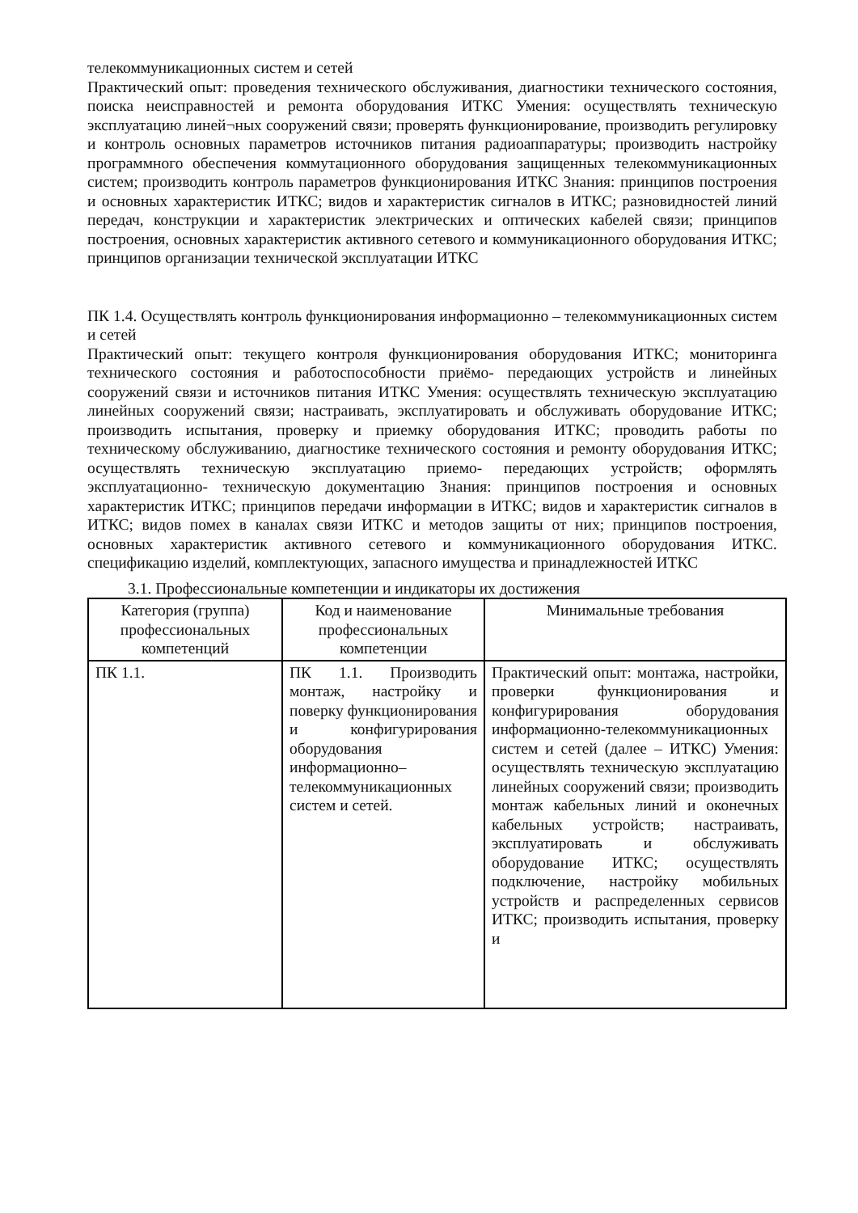телекоммуникационных систем и сетей
Практический опыт: проведения технического обслуживания, диагностики технического состояния, поиска неисправностей и ремонта оборудования ИТКС Умения: осуществлять техническую эксплуатацию линей¬ных сооружений связи; проверять функционирование, производить регулировку и контроль основных параметров источников питания радиоаппаратуры; производить настройку программного обеспечения коммутационного оборудования защищенных телекоммуникационных систем; производить контроль параметров функционирования ИТКС Знания: принципов построения и основных характеристик ИТКС; видов и характеристик сигналов в ИТКС; разновидностей линий передач, конструкции и характеристик электрических и оптических кабелей связи; принципов построения, основных характеристик активного сетевого и коммуникационного оборудования ИТКС; принципов организации технической эксплуатации ИТКС
ПК 1.4. Осуществлять контроль функционирования информационно – телекоммуникационных систем и сетей
Практический опыт: текущего контроля функционирования оборудования ИТКС; мониторинга технического состояния и работоспособности приёмо- передающих устройств и линейных сооружений связи и источников питания ИТКС Умения: осуществлять техническую эксплуатацию линейных сооружений связи; настраивать, эксплуатировать и обслуживать оборудование ИТКС; производить испытания, проверку и приемку оборудования ИТКС; проводить работы по техническому обслуживанию, диагностике технического состояния и ремонту оборудования ИТКС; осуществлять техническую эксплуатацию приемо- передающих устройств; оформлять эксплуатационно- техническую документацию Знания: принципов построения и основных характеристик ИТКС; принципов передачи информации в ИТКС; видов и характеристик сигналов в ИТКС; видов помех в каналах связи ИТКС и методов защиты от них; принципов построения, основных характеристик активного сетевого и коммуникационного оборудования ИТКС. спецификацию изделий, комплектующих, запасного имущества и принадлежностей ИТКС
3.1. Профессиональные компетенции и индикаторы их достижения
| Категория (группа) профессиональных компетенций | Код и наименование профессиональных компетенции | Минимальные требования |
| --- | --- | --- |
| ПК 1.1. | ПК 1.1. Производить монтаж, настройку и поверку функционирования и конфигурирования оборудования информационно–телекоммуникационных систем и сетей. | Практический опыт: монтажа, настройки, проверки функционирования и конфигурирования оборудования информационно-телекоммуникационных систем и сетей (далее – ИТКС) Умения: осуществлять техническую эксплуатацию линейных сооружений связи; производить монтаж кабельных линий и оконечных кабельных устройств; настраивать, эксплуатировать и обслуживать оборудование ИТКС; осуществлять подключение, настройку мобильных устройств и распределенных сервисов ИТКС; производить испытания, проверку и |